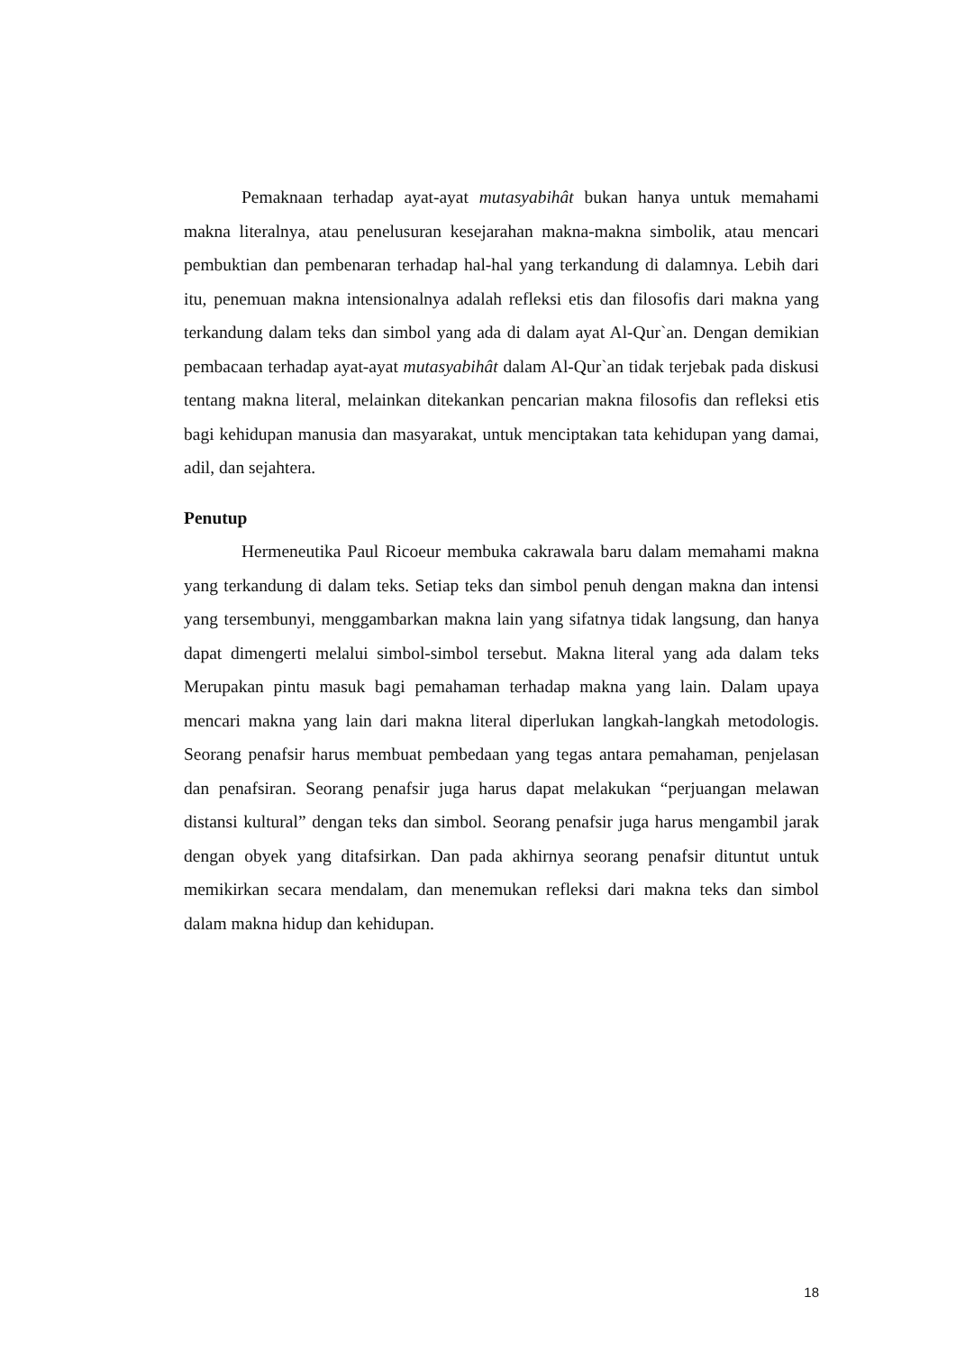Pemaknaan terhadap ayat-ayat mutasyabihât bukan hanya untuk memahami makna literalnya, atau penelusuran kesejarahan makna-makna simbolik, atau mencari pembuktian dan pembenaran terhadap hal-hal yang terkandung di dalamnya. Lebih dari itu, penemuan makna intensionalnya adalah refleksi etis dan filosofis dari makna yang terkandung dalam teks dan simbol yang ada di dalam ayat Al-Qur`an. Dengan demikian pembacaan terhadap ayat-ayat mutasyabihât dalam Al-Qur`an tidak terjebak pada diskusi tentang makna literal, melainkan ditekankan pencarian makna filosofis dan refleksi etis bagi kehidupan manusia dan masyarakat, untuk menciptakan tata kehidupan yang damai, adil, dan sejahtera.
Penutup
Hermeneutika Paul Ricoeur membuka cakrawala baru dalam memahami makna yang terkandung di dalam teks. Setiap teks dan simbol penuh dengan makna dan intensi yang tersembunyi, menggambarkan makna lain yang sifatnya tidak langsung, dan hanya dapat dimengerti melalui simbol-simbol tersebut. Makna literal yang ada dalam teks Merupakan pintu masuk bagi pemahaman terhadap makna yang lain. Dalam upaya mencari makna yang lain dari makna literal diperlukan langkah-langkah metodologis. Seorang penafsir harus membuat pembedaan yang tegas antara pemahaman, penjelasan dan penafsiran. Seorang penafsir juga harus dapat melakukan “perjuangan melawan distansi kultural” dengan teks dan simbol. Seorang penafsir juga harus mengambil jarak dengan obyek yang ditafsirkan. Dan pada akhirnya seorang penafsir dituntut untuk memikirkan secara mendalam, dan menemukan refleksi dari makna teks dan simbol dalam makna hidup dan kehidupan.
18